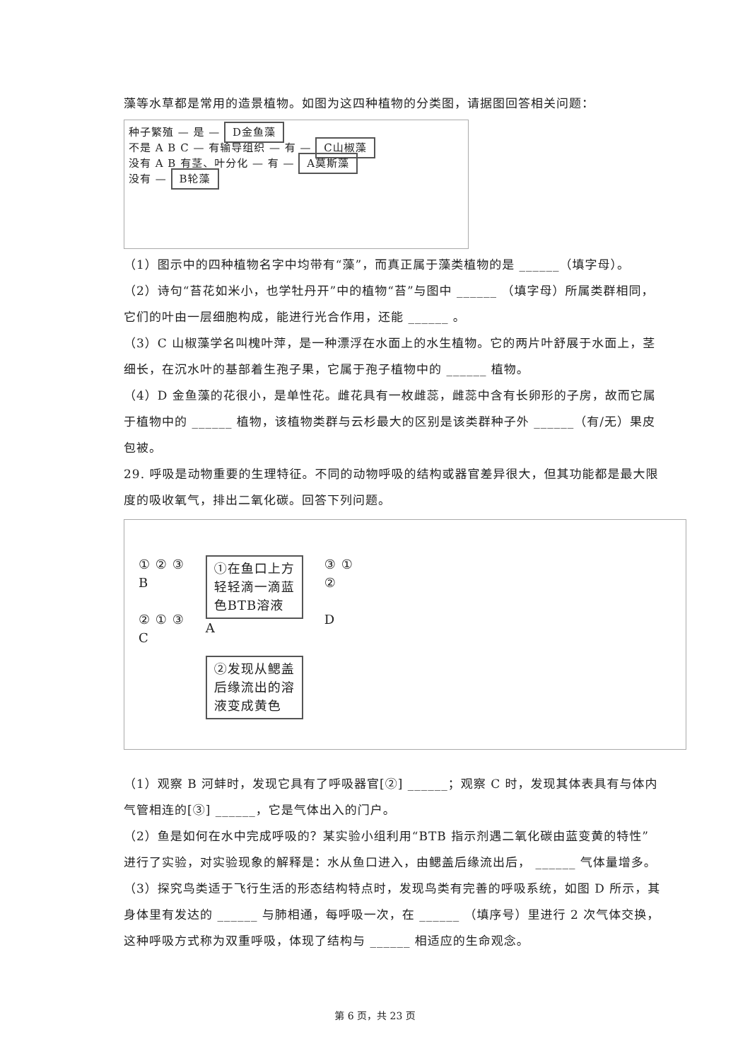藻等水草都是常用的造景植物。如图为这四种植物的分类图，请据图回答相关问题：
种子繁殖 — 是 — D金鱼藻
不是 A B C — 有输导组织 — 有 — C山椒藻
没有 A B 有茎、叶分化 — 有 — A莫斯藻
没有 — B轮藻
（1）图示中的四种植物名字中均带有“藻”，而真正属于藻类植物的是 ______（填字母）。
（2）诗句“苔花如米小，也学牡丹开”中的植物“苔”与图中 ______ （填字母）所属类群相同，它们的叶由一层细胞构成，能进行光合作用，还能 ______ 。
（3）C 山椒藻学名叫槐叶萍，是一种漂浮在水面上的水生植物。它的两片叶舒展于水面上，茎细长，在沉水叶的基部着生孢子果，它属于孢子植物中的 ______ 植物。
（4）D 金鱼藻的花很小，是单性花。雌花具有一枚雌蕊，雌蕊中含有长卵形的子房，故而它属于植物中的 ______ 植物，该植物类群与云杉最大的区别是该类群种子外 ______（有/无）果皮包被。
29. 呼吸是动物重要的生理特征。不同的动物呼吸的结构或器官差异很大，但其功能都是最大限度的吸收氧气，排出二氧化碳。回答下列问题。
① ② ③
B
② ① ③
C
①在鱼口上方
轻轻滴一滴蓝
色BTB溶液
A
②发现从鳃盖
后缘流出的溶
液变成黄色
③ ①
②
D
（1）观察 B 河蚌时，发现它具有了呼吸器官[②] ______；观察 C 时，发现其体表具有与体内气管相连的[③] ______，它是气体出入的门户。
（2）鱼是如何在水中完成呼吸的？某实验小组利用“BTB 指示剂遇二氧化碳由蓝变黄的特性”进行了实验，对实验现象的解释是：水从鱼口进入，由鳃盖后缘流出后， ______ 气体量增多。
（3）探究鸟类适于飞行生活的形态结构特点时，发现鸟类有完善的呼吸系统，如图 D 所示，其身体里有发达的 ______ 与肺相通，每呼吸一次，在 ______ （填序号）里进行 2 次气体交换，这种呼吸方式称为双重呼吸，体现了结构与 ______ 相适应的生命观念。
第 6 页，共 23 页